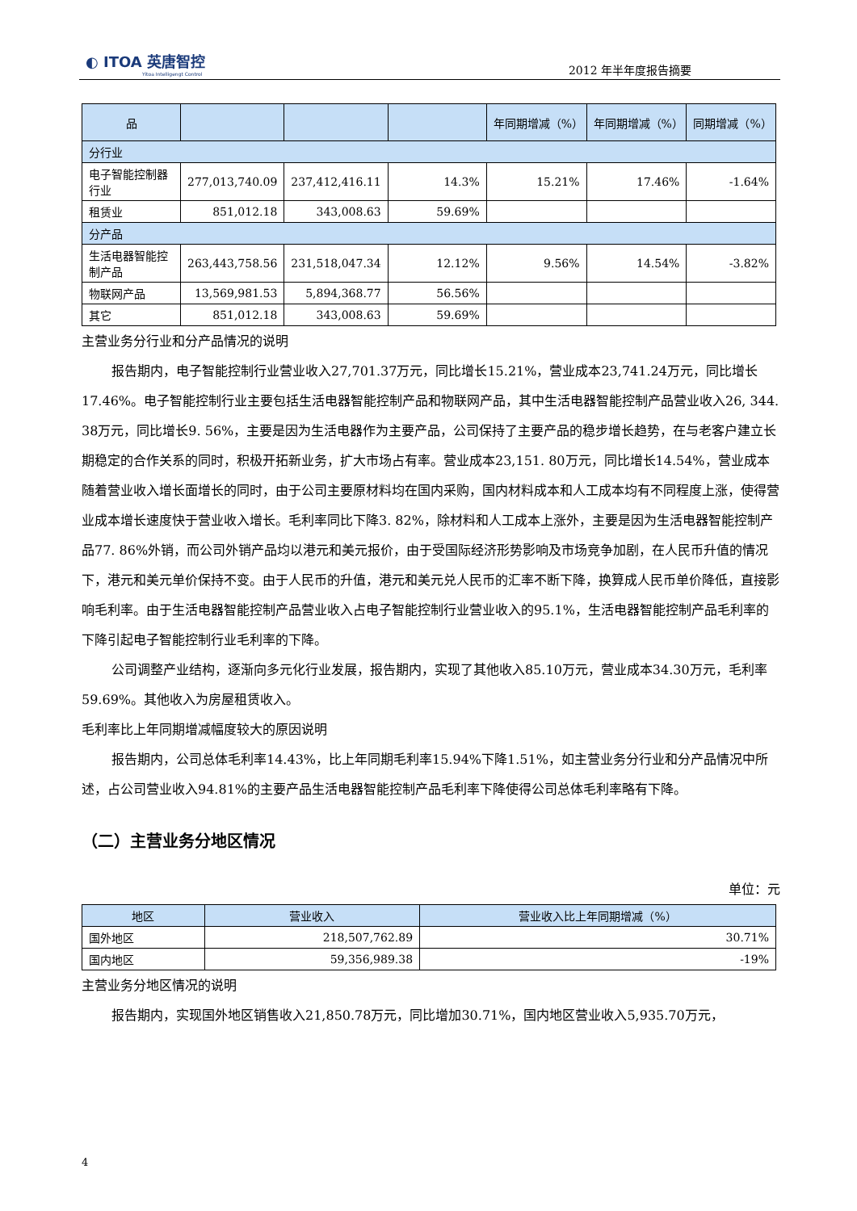◐ ITOA 英唐智控
Yitoa Intelligengt Control
2012 年半年度报告摘要
| 品 | | | | 年同期增减（%） | 年同期增减（%） | 同期增减（%） |
| --- | --- | --- | --- | --- | --- | --- |
| 分行业 | | | | | | |
| 电子智能控制器行业 | 277,013,740.09 | 237,412,416.11 | 14.3% | 15.21% | 17.46% | -1.64% |
| 租赁业 | 851,012.18 | 343,008.63 | 59.69% | | | |
| 分产品 | | | | | | |
| 生活电器智能控制产品 | 263,443,758.56 | 231,518,047.34 | 12.12% | 9.56% | 14.54% | -3.82% |
| 物联网产品 | 13,569,981.53 | 5,894,368.77 | 56.56% | | | |
| 其它 | 851,012.18 | 343,008.63 | 59.69% | | | |
主营业务分行业和分产品情况的说明
报告期内，电子智能控制行业营业收入27,701.37万元，同比增长15.21%，营业成本23,741.24万元，同比增长17.46%。电子智能控制行业主要包括生活电器智能控制产品和物联网产品，其中生活电器智能控制产品营业收入26, 344. 38万元，同比增长9. 56%，主要是因为生活电器作为主要产品，公司保持了主要产品的稳步增长趋势，在与老客户建立长期稳定的合作关系的同时，积极开拓新业务，扩大市场占有率。营业成本23,151. 80万元，同比增长14.54%，营业成本随着营业收入增长面增长的同时，由于公司主要原材料均在国内采购，国内材料成本和人工成本均有不同程度上涨，使得营业成本增长速度快于营业收入增长。毛利率同比下降3. 82%，除材料和人工成本上涨外，主要是因为生活电器智能控制产品77. 86%外销，而公司外销产品均以港元和美元报价，由于受国际经济形势影响及市场竞争加剧，在人民币升值的情况下，港元和美元单价保持不变。由于人民币的升值，港元和美元兑人民币的汇率不断下降，换算成人民币单价降低，直接影响毛利率。由于生活电器智能控制产品营业收入占电子智能控制行业营业收入的95.1%，生活电器智能控制产品毛利率的下降引起电子智能控制行业毛利率的下降。
公司调整产业结构，逐渐向多元化行业发展，报告期内，实现了其他收入85.10万元，营业成本34.30万元，毛利率59.69%。其他收入为房屋租赁收入。
毛利率比上年同期增减幅度较大的原因说明
报告期内，公司总体毛利率14.43%，比上年同期毛利率15.94%下降1.51%，如主营业务分行业和分产品情况中所述，占公司营业收入94.81%的主要产品生活电器智能控制产品毛利率下降使得公司总体毛利率略有下降。
（二）主营业务分地区情况
单位：元
| 地区 | 营业收入 | 营业收入比上年同期增减（%） |
| --- | --- | --- |
| 国外地区 | 218,507,762.89 | 30.71% |
| 国内地区 | 59,356,989.38 | -19% |
主营业务分地区情况的说明
报告期内，实现国外地区销售收入21,850.78万元，同比增加30.71%，国内地区营业收入5,935.70万元，
4